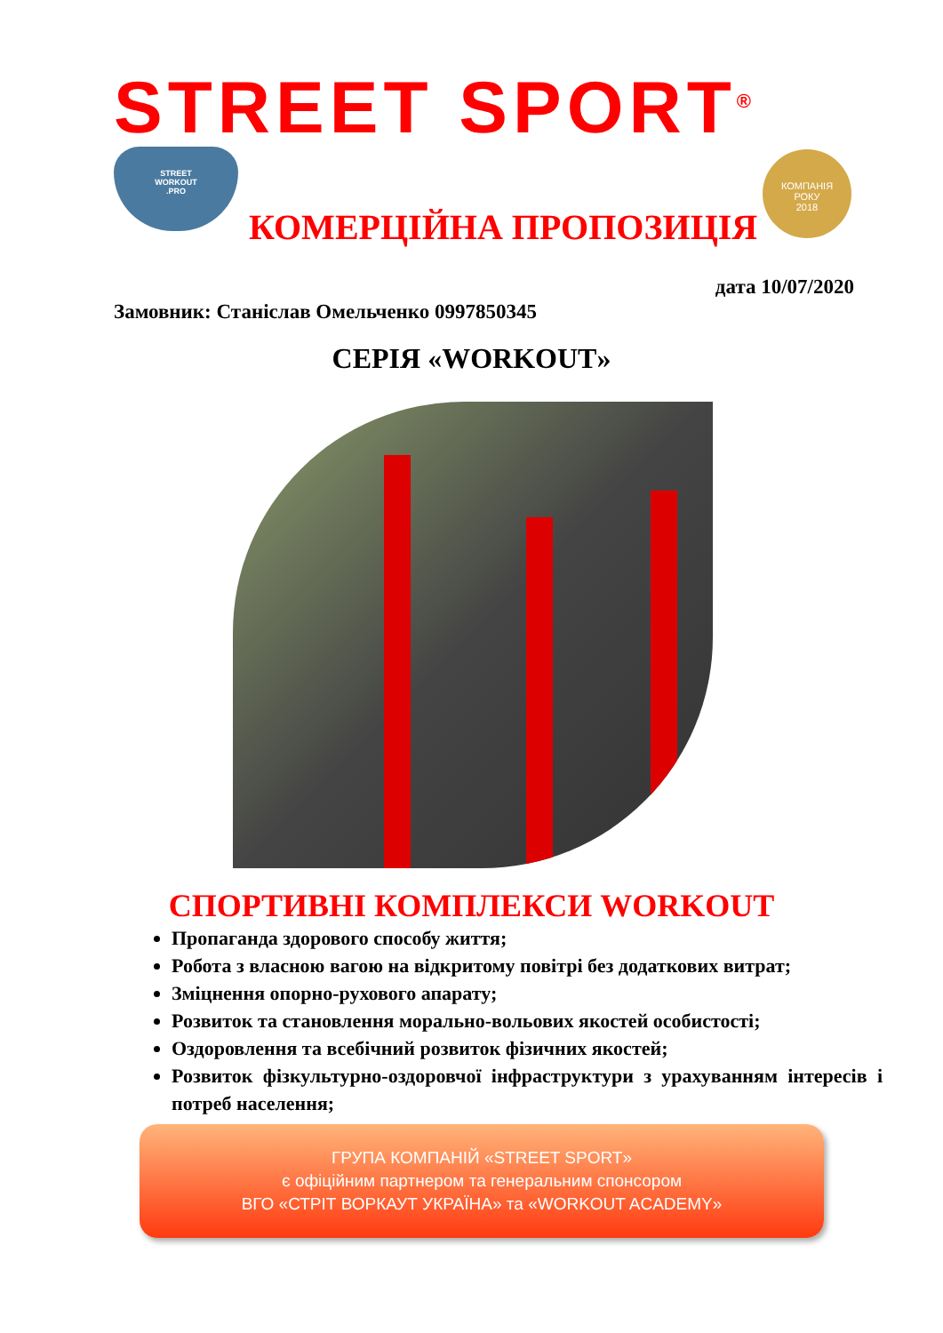STREET SPORT<sup>®</sup>
STREET
WORKOUT
.PRO
КОМПАНІЯ
РОКУ
2018
КОМЕРЦІЙНА ПРОПОЗИЦІЯ
дата 10/07/2020
Замовник: Станіслав Омельченко 0997850345
СЕРІЯ «WORKOUT»
СПОРТИВНІ КОМПЛЕКСИ WORKOUT
Пропаганда здорового способу життя;
Робота з власною вагою на відкритому повітрі без додаткових витрат;
Зміцнення опорно-рухового апарату;
Розвиток та становлення морально-вольових якостей особистості;
Оздоровлення та всебічний розвиток фізичних якостей;
Розвиток фізкультурно-оздоровчої інфраструктури з урахуванням інтересів і потреб населення;
ГРУПА КОМПАНІЙ «STREET SPORT»
є офіційним партнером та генеральним спонсором
ВГО «СТРІТ ВОРКАУТ УКРАЇНА» та «WORKOUT ACADEMY»